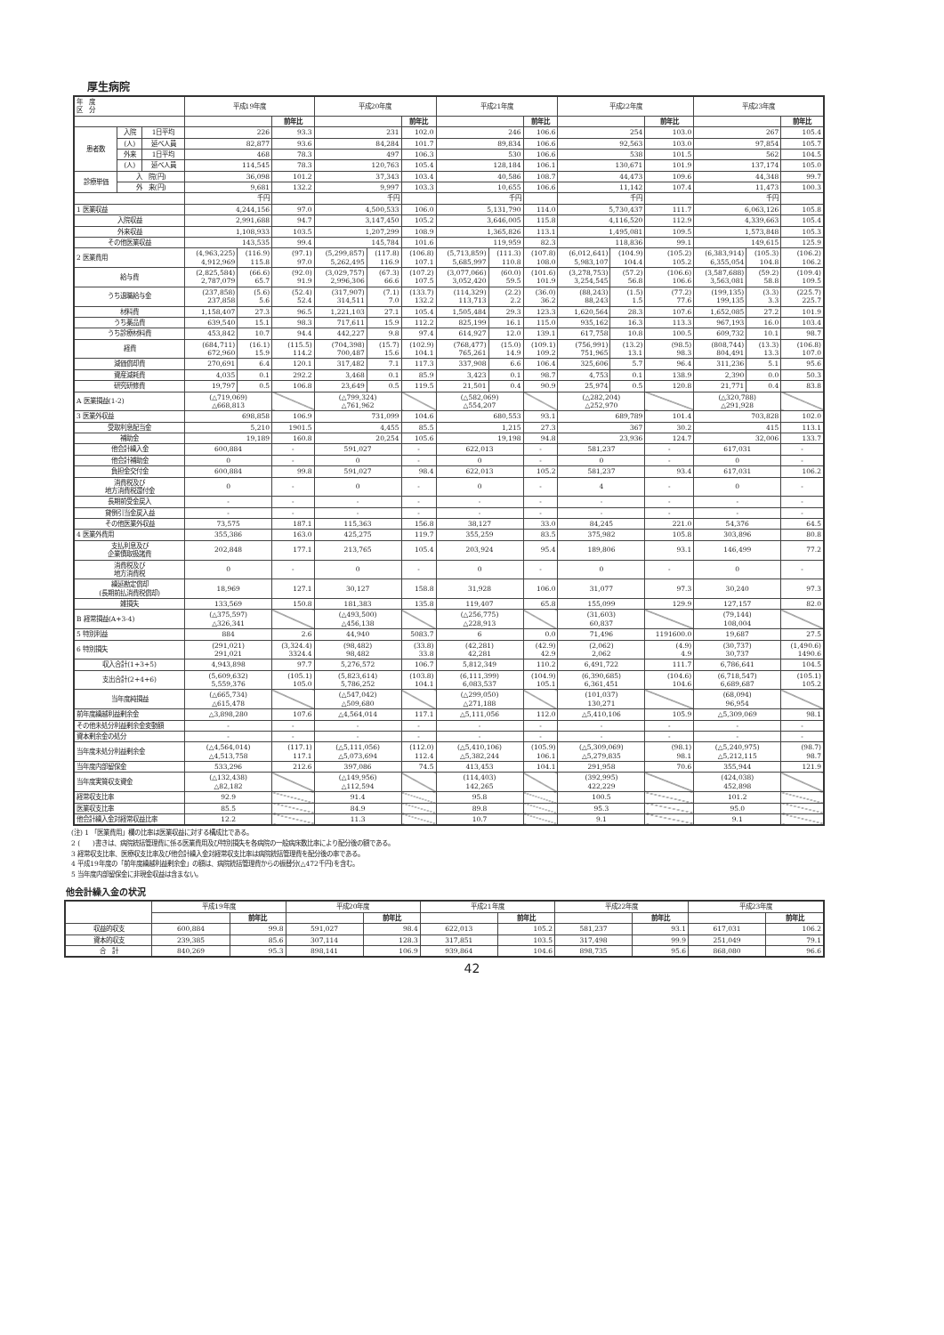厚生病院
| 年 度 区 分 | | | 平成19年度 | | | 平成20年度 | | | 平成21年度 | | | 平成22年度 | | | 平成23年度 | | |
| | | | | | 前年比 | | | 前年比 | | | 前年比 | | | 前年比 | | | 前年比 |
| 患者数 | 入院 | 1日平均 | 226 | | 93.3 | 231 | | 102.0 | 246 | | 106.6 | 254 | | 103.0 | 267 | | 105.4 |
| | (人) | 延べ人員 | 82,877 | | 93.6 | 84,284 | | 101.7 | 89,834 | | 106.6 | 92,563 | | 103.0 | 97,854 | | 105.7 |
| | 外来 | 1日平均 | 468 | | 78.3 | 497 | | 106.3 | 530 | | 106.6 | 538 | | 101.5 | 562 | | 104.5 |
| | (人) | 延べ人員 | 114,545 | | 78.3 | 120,763 | | 105.4 | 128,184 | | 106.1 | 130,671 | | 101.9 | 137,174 | | 105.0 |
| 診療単価 | 入 院(円) | | 36,098 | | 101.2 | 37,343 | | 103.4 | 40,586 | | 108.7 | 44,473 | | 109.6 | 44,348 | | 99.7 |
| | 外 来(円) | | 9,681 | | 132.2 | 9,997 | | 103.3 | 10,655 | | 106.6 | 11,142 | | 107.4 | 11,473 | | 100.3 |
| | | | 千円 | | | 千円 | | | 千円 | | | 千円 | | | 千円 | | |
| 1 医業収益 | | | 4,244,156 | | 97.0 | 4,500,533 | | 106.0 | 5,131,790 | | 114.0 | 5,730,437 | | 111.7 | 6,063,126 | | 105.8 |
| 入院収益 | | | 2,991,688 | | 94.7 | 3,147,450 | | 105.2 | 3,646,005 | | 115.8 | 4,116,520 | | 112.9 | 4,339,663 | | 105.4 |
| 外来収益 | | | 1,108,933 | | 103.5 | 1,207,299 | | 108.9 | 1,365,826 | | 113.1 | 1,495,081 | | 109.5 | 1,573,848 | | 105.3 |
| その他医業収益 | | | 143,535 | | 99.4 | 145,784 | | 101.6 | 119,959 | | 82.3 | 118,836 | | 99.1 | 149,615 | | 125.9 |
| 2 医業費用 | | | (4,963,225) 4,912,969 | (116.9) 115.8 | (97.1) 97.0 | (5,299,857) 5,262,495 | (117.8) 116.9 | (106.8) 107.1 | (5,713,859) 5,685,997 | (111.3) 110.8 | (107.8) 108.0 | (6,012,641) 5,983,107 | (104.9) 104.4 | (105.2) 105.2 | (6,383,914) 6,355,054 | (105.3) 104.8 | (106.2) 106.2 |
| 給与費 | | | (2,825,584) 2,787,079 | (66.6) 65.7 | (92.0) 91.9 | (3,029,757) 2,996,306 | (67.3) 66.6 | (107.2) 107.5 | (3,077,066) 3,052,420 | (60.0) 59.5 | (101.6) 101.9 | (3,278,753) 3,254,545 | (57.2) 56.8 | (106.6) 106.6 | (3,587,688) 3,563,081 | (59.2) 58.8 | (109.4) 109.5 |
| うち退職給与金 | | | (237,858) 237,858 | (5.6) 5.6 | (52.4) 52.4 | (317,907) 314,511 | (7.1) 7.0 | (133.7) 132.2 | (114,329) 113,713 | (2.2) 2.2 | (36.0) 36.2 | (88,243) 88,243 | (1.5) 1.5 | (77.2) 77.6 | (199,135) 199,135 | (3.3) 3.3 | (225.7) 225.7 |
| 材料費 | | | 1,158,407 | 27.3 | 96.5 | 1,221,103 | 27.1 | 105.4 | 1,505,484 | 29.3 | 123.3 | 1,620,564 | 28.3 | 107.6 | 1,652,085 | 27.2 | 101.9 |
| うち薬品費 | | | 639,540 | 15.1 | 98.3 | 717,611 | 15.9 | 112.2 | 825,199 | 16.1 | 115.0 | 935,162 | 16.3 | 113.3 | 967,193 | 16.0 | 103.4 |
| うち診療材料費 | | | 453,842 | 10.7 | 94.4 | 442,227 | 9.8 | 97.4 | 614,927 | 12.0 | 139.1 | 617,758 | 10.8 | 100.5 | 609,732 | 10.1 | 98.7 |
| 経費 | | | (684,711) 672,960 | (16.1) 15.9 | (115.5) 114.2 | (704,398) 700,487 | (15.7) 15.6 | (102.9) 104.1 | (768,477) 765,261 | (15.0) 14.9 | (109.1) 109.2 | (756,991) 751,965 | (13.2) 13.1 | (98.5) 98.3 | (808,744) 804,491 | (13.3) 13.3 | (106.8) 107.0 |
| 減価償却費 | | | 270,691 | 6.4 | 120.1 | 317,482 | 7.1 | 117.3 | 337,908 | 6.6 | 106.4 | 325,606 | 5.7 | 96.4 | 311,236 | 5.1 | 95.6 |
| 資産減耗費 | | | 4,035 | 0.1 | 292.2 | 3,468 | 0.1 | 85.9 | 3,423 | 0.1 | 98.7 | 4,753 | 0.1 | 138.9 | 2,390 | 0.0 | 50.3 |
| 研究研修費 | | | 19,797 | 0.5 | 106.8 | 23,649 | 0.5 | 119.5 | 21,501 | 0.4 | 90.9 | 25,974 | 0.5 | 120.8 | 21,771 | 0.4 | 83.8 |
| A 医業損益(1-2) | | | (△719,069) △668,813 | | | (△799,324) △761,962 | | | (△582,069) △554,207 | | | (△282,204) △252,970 | | | (△320,788) △291,928 | | |
| 3 医業外収益 | | | 698,858 | | 106.9 | 731,099 | | 104.6 | 680,553 | | 93.1 | 689,789 | | 101.4 | 703,828 | | 102.0 |
| 受取利息配当金 | | | 5,210 | | 1901.5 | 4,455 | | 85.5 | 1,215 | | 27.3 | 367 | | 30.2 | 415 | | 113.1 |
| 補助金 | | | 19,189 | | 160.8 | 20,254 | | 105.6 | 19,198 | | 94.8 | 23,936 | | 124.7 | 32,006 | | 133.7 |
| 他会計繰入金 | | | 600,884 | | - | 591,027 | | - | 622,013 | | - | 581,237 | | - | 617,031 | | - |
| 他会計補助金 | | | 0 | | - | 0 | | - | 0 | | - | 0 | | - | 0 | | - |
| 負担金交付金 | | | 600,884 | | 99.8 | 591,027 | | 98.4 | 622,013 | | 105.2 | 581,237 | | 93.4 | 617,031 | | 106.2 |
| 消費税及び 地方消費税還付金 | | | 0 | | - | 0 | | - | 0 | | - | 4 | | - | 0 | | - |
| 長期前受金戻入 | | | - | | - | - | | - | - | | - | - | | - | - | | - |
| 貸倒引当金戻入益 | | | - | | - | - | | - | - | | - | - | | - | - | | - |
| その他医業外収益 | | | 73,575 | | 187.1 | 115,363 | | 156.8 | 38,127 | | 33.0 | 84,245 | | 221.0 | 54,376 | | 64.5 |
| 4 医業外費用 | | | 355,386 | | 163.0 | 425,275 | | 119.7 | 355,259 | | 83.5 | 375,982 | | 105.8 | 303,896 | | 80.8 |
| 支払利息及び 企業債取扱諸費 | | | 202,848 | | 177.1 | 213,765 | | 105.4 | 203,924 | | 95.4 | 189,806 | | 93.1 | 146,499 | | 77.2 |
| 消費税及び 地方消費税 | | | 0 | | - | 0 | | - | 0 | | - | 0 | | - | 0 | | - |
| 繰延勘定償却 (長期前払消費税償却) | | | 18,969 | | 127.1 | 30,127 | | 158.8 | 31,928 | | 106.0 | 31,077 | | 97.3 | 30,240 | | 97.3 |
| 雑損失 | | | 133,569 | | 150.8 | 181,383 | | 135.8 | 119,407 | | 65.8 | 155,099 | | 129.9 | 127,157 | | 82.0 |
| B 経常損益(A+3-4) | | | (△375,597) △326,341 | | | (△493,500) △456,138 | | | (△256,775) △228,913 | | | (31,603) 60,837 | | | (79,144) 108,004 | | |
| 5 特別利益 | | | 884 | | 2.6 | 44,940 | | 5083.7 | 6 | | 0.0 | 71,496 | | 1191600.0 | 19,687 | | 27.5 |
| 6 特別損失 | | | (291,021) 291,021 | | (3,324.4) 3324.4 | (98,482) 98,482 | | (33.8) 33.8 | (42,281) 42,281 | | (42.9) 42.9 | (2,062) 2,062 | | (4.9) 4.9 | (30,737) 30,737 | | (1,490.6) 1490.6 |
| 収入合計(1+3+5) | | | 4,943,898 | | 97.7 | 5,276,572 | | 106.7 | 5,812,349 | | 110.2 | 6,491,722 | | 111.7 | 6,786,641 | | 104.5 |
| 支出合計(2+4+6) | | | (5,609,632) 5,559,376 | | (105.1) 105.0 | (5,823,614) 5,786,252 | | (103.8) 104.1 | (6,111,399) 6,083,537 | | (104.9) 105.1 | (6,390,685) 6,361,451 | | (104.6) 104.6 | (6,718,547) 6,689,687 | | (105.1) 105.2 |
| 当年度純損益 | | | (△665,734) △615,478 | | | (△547,042) △509,680 | | | (△299,050) △271,188 | | | (101,037) 130,271 | | | (68,094) 96,954 | | |
| 前年度繰越利益剰余金 | | | △3,898,280 | | 107.6 | △4,564,014 | | 117.1 | △5,111,056 | | 112.0 | △5,410,106 | | 105.9 | △5,309,069 | | 98.1 |
| その他未処分利益剰余金変動額 | | | - | | - | - | | - | - | | - | - | | - | - | | - |
| 資本剰余金の処分 | | | - | | - | - | | - | - | | - | - | | - | - | | - |
| 当年度未処分利益剰余金 | | | (△4,564,014) △4,513,758 | | (117.1) 117.1 | (△5,111,056) △5,073,694 | | (112.0) 112.4 | (△5,410,106) △5,382,244 | | (105.9) 106.1 | (△5,309,069) △5,279,835 | | (98.1) 98.1 | (△5,240,975) △5,212,115 | | (98.7) 98.7 |
| 当年度内部留保金 | | | 533,296 | | 212.6 | 397,086 | | 74.5 | 413,453 | | 104.1 | 291,958 | | 70.6 | 355,944 | | 121.9 |
| 当年度実質収支資金 | | | (△132,438) △82,182 | | | (△149,956) △112,594 | | | (114,403) 142,265 | | | (392,995) 422,229 | | | (424,038) 452,898 | | |
| 経常収支比率 | | | 92.9 | | | 91.4 | | | 95.8 | | | 100.5 | | | 101.2 | | |
| 医業収支比率 | | | 85.5 | | | 84.9 | | | 89.8 | | | 95.3 | | | 95.0 | | |
| 他会計繰入金対経常収益比率 | | | 12.2 | | | 11.3 | | | 10.7 | | | 9.1 | | | 9.1 | | |
(注) 1 「医業費用」欄の比率は医業収益に対する構成比である。
2 (　　)書きは、病院統括管理費に係る医業費用及び特別損失を各病院の一般病床数比率により配分後の額である。
3 経常収支比率、医療収支比率及び他会計繰入金対経常収支比率は病院統括管理費を配分後の率である。
4 平成19年度の「前年度繰越利益剰余金」の額は、病院統括管理費からの振替分(△472千円)を含む。
5 当年度内部留保金に非現金収益は含まない。
他会計繰入金の状況
| | 平成19年度 | | 平成20年度 | | 平成21年度 | | 平成22年度 | | 平成23年度 | |
| | | 前年比 | | 前年比 | | 前年比 | | 前年比 | | 前年比 |
| 収益的収支 | 600,884 | 99.8 | 591,027 | 98.4 | 622,013 | 105.2 | 581,237 | 93.1 | 617,031 | 106.2 |
| 資本的収支 | 239,385 | 85.6 | 307,114 | 128.3 | 317,851 | 103.5 | 317,498 | 99.9 | 251,049 | 79.1 |
| 合 計 | 840,269 | 95.3 | 898,141 | 106.9 | 939,864 | 104.6 | 898,735 | 95.6 | 868,080 | 96.6 |
42